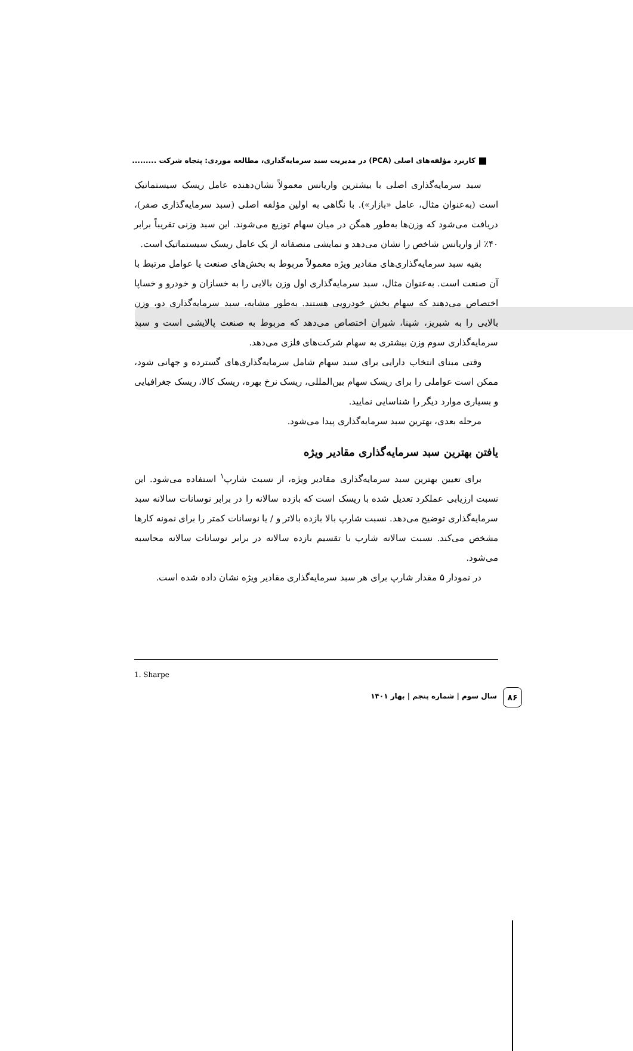کاربرد مؤلفه‌های اصلی (PCA) در مدیریت سبد سرمایه‌گذاری، مطالعه موردی: پنجاه شرکت .........
سبد سرمایه‌گذاری اصلی با بیشترین واریانس معمولاً نشان‌دهنده عامل ریسک سیستماتیک است (به‌عنوان مثال، عامل «بازار»). با نگاهی به اولین مؤلفه اصلی (سبد سرمایه‌گذاری صفر)، دریافت می‌شود که وزن‌ها به‌طور همگن در میان سهام توزیع می‌شوند. این سبد وزنی تقریباً برابر ۴۰٪ از واریانس شاخص را نشان می‌دهد و نمایشی منصفانه از یک عامل ریسک سیستماتیک است.
بقیه سبد سرمایه‌گذاری‌های مقادیر ویژه معمولاً مربوط به بخش‌های صنعت یا عوامل مرتبط با آن صنعت است. به‌عنوان مثال، سبد سرمایه‌گذاری اول وزن بالایی را به خسازان و خودرو و خساپا اختصاص می‌دهند که سهام بخش خودرویی هستند. به‌طور مشابه، سبد سرمایه‌گذاری دو، وزن بالایی را به شبریز، شپنا، شیران اختصاص می‌دهد که مربوط به صنعت پالایشی است و سبد سرمایه‌گذاری سوم وزن بیشتری به سهام شرکت‌های فلزی می‌دهد.
وقتی مبنای انتخاب دارایی برای سبد سهام شامل سرمایه‌گذاری‌های گسترده و جهانی شود، ممکن است عواملی را برای ریسک سهام بین‌المللی، ریسک نرخ بهره، ریسک کالا، ریسک جغرافیایی و بسیاری موارد دیگر را شناسایی نمایید.
مرحله بعدی، بهترین سبد سرمایه‌گذاری پیدا می‌شود.
یافتن بهترین سبد سرمایه‌گذاری مقادیر ویژه
برای تعیین بهترین سبد سرمایه‌گذاری مقادیر ویژه، از نسبت شارپ<sup>۱</sup> استفاده می‌شود. این نسبت ارزیابی عملکرد تعدیل شده با ریسک است که بازده سالانه را در برابر نوسانات سالانه سبد سرمایه‌گذاری توضیح می‌دهد. نسبت شارپ بالا بازده بالاتر و / یا نوسانات کمتر را برای نمونه کارها مشخص می‌کند. نسبت سالانه شارپ با تقسیم بازده سالانه در برابر نوسانات سالانه محاسبه می‌شود.
در نمودار ۵ مقدار شارپ برای هر سبد سرمایه‌گذاری مقادیر ویژه نشان داده شده است.
1. Sharpe
۸۶
سال سوم | شماره پنجم | بهار ۱۴۰۱